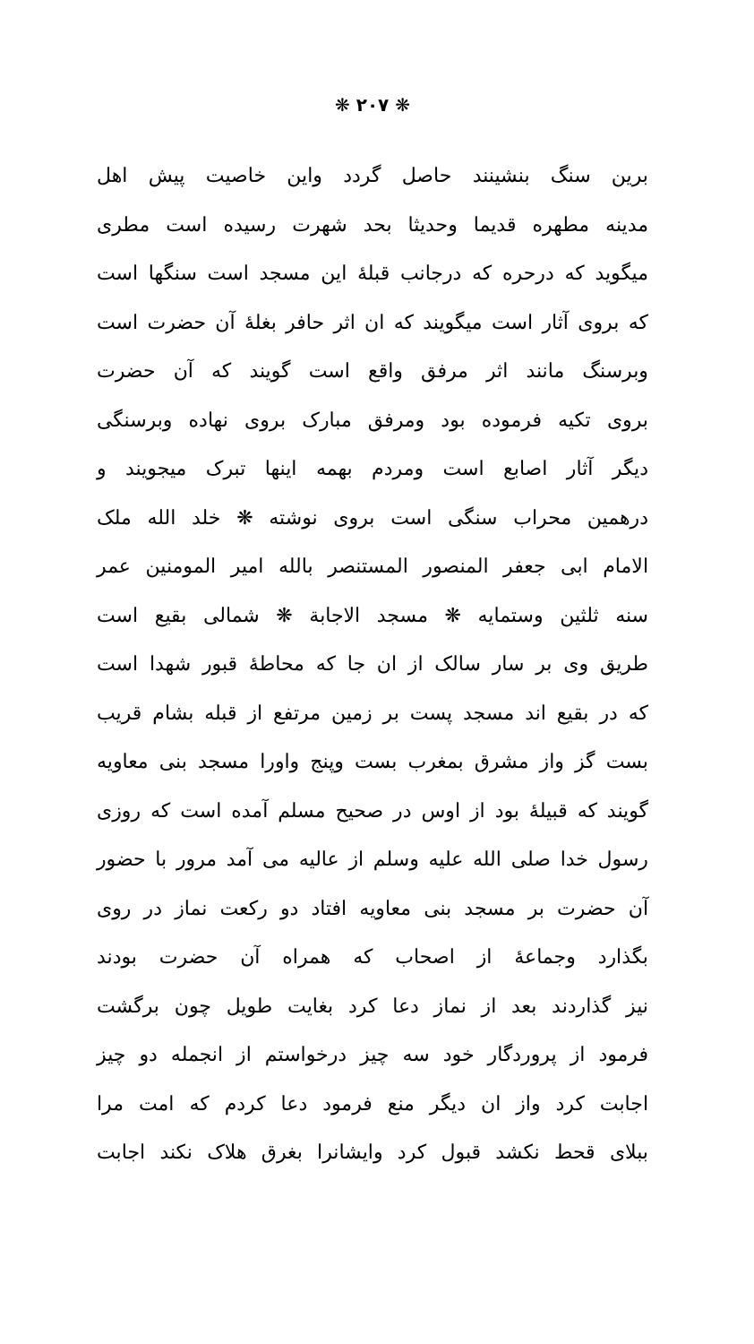❋ ۲۰۷ ❋
برین سنگ بنشینند حاصل گردد واین خاصیت پیش اهل
مدینه مطهره قدیما وحدیثا بحد شهرت رسیده است مطری
میگوید که درحره که درجانب قبلهٔ این مسجد است سنگها است
که بروی آثار است میگویند که ان اثر حافر بغلهٔ آن حضرت است
وبرسنگ مانند اثر مرفق واقع است گویند که آن حضرت
بروی تکیه فرموده بود ومرفق مبارک بروی نهاده وبرسنگی
دیگر آثار اصابع است ومردم بهمه اینها تبرک میجویند و
درهمین محراب سنگی است بروی نوشته ❋ خلد الله ملک
الامام ابی جعفر المنصور المستنصر بالله امیر المومنین عمر
سنه ثلثین وستمایه ❋ مسجد الاجابة ❋ شمالی بقیع است
طریق وی بر سار سالک از ان جا که محاطهٔ قبور شهدا است
که در بقیع اند مسجد پست بر زمین مرتفع از قبله بشام قریب
بست گز واز مشرق بمغرب بست وپنج واورا مسجد بنی معاویه
گویند که قبیلهٔ بود از اوس در صحیح مسلم آمده است که روزی
رسول خدا صلی الله علیه وسلم از عالیه می آمد مرور با حضور
آن حضرت بر مسجد بنی معاویه افتاد دو رکعت نماز در روی
بگذارد وجماعهٔ از اصحاب که همراه آن حضرت بودند
نیز گذاردند بعد از نماز دعا کرد بغایت طویل چون برگشت
فرمود از پروردگار خود سه چیز درخواستم از انجمله دو چیز
اجابت کرد واز ان دیگر منع فرمود دعا کردم که امت مرا
ببلای قحط نکشد قبول کرد وایشانرا بغرق هلاک نکند اجابت